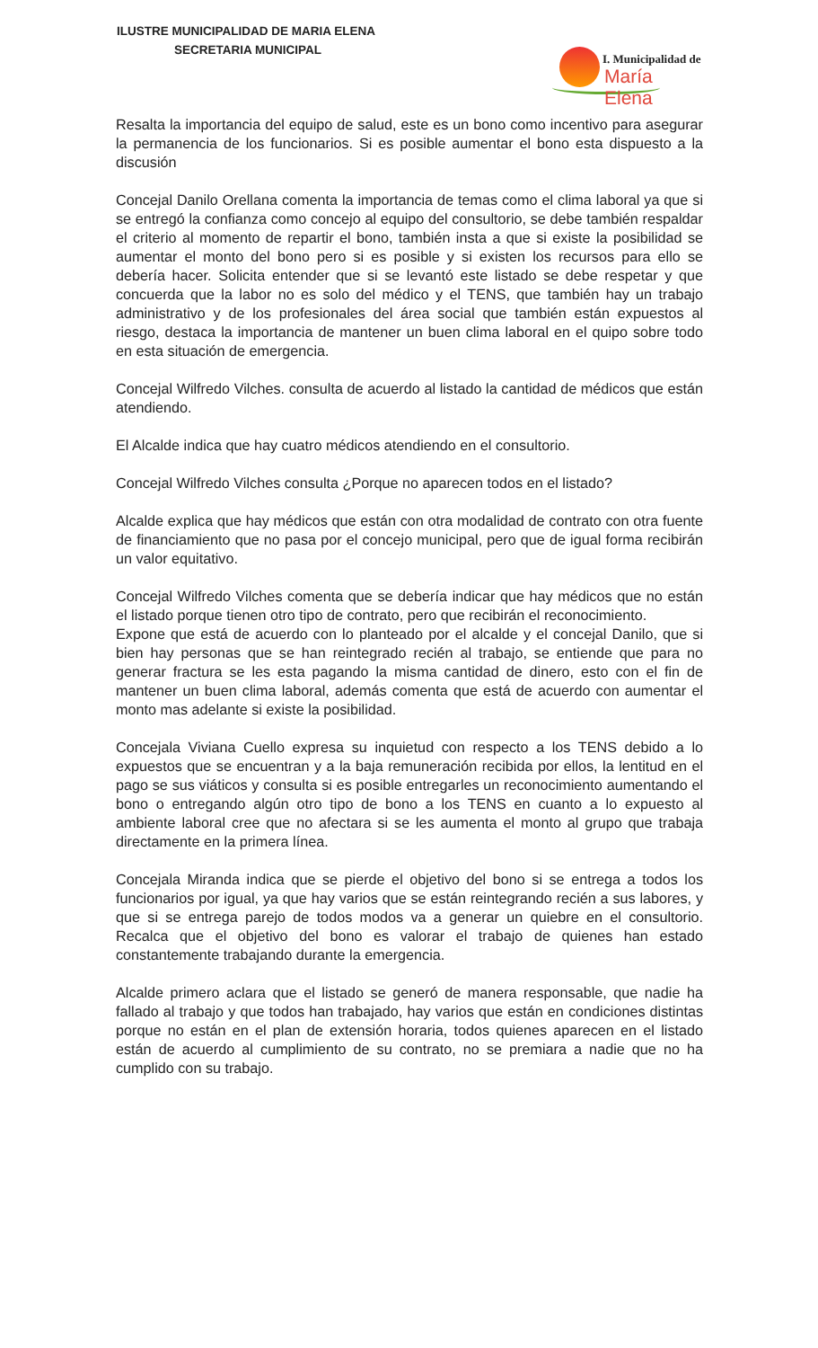ILUSTRE MUNICIPALIDAD DE MARIA ELENA
SECRETARIA MUNICIPAL
I. Municipalidad de
María Elena
Resalta la importancia del equipo de salud, este es un bono como incentivo para asegurar la permanencia de los funcionarios. Si es posible aumentar el bono esta dispuesto a la discusión
Concejal Danilo Orellana comenta la importancia de temas como el clima laboral ya que si se entregó la confianza como concejo al equipo del consultorio, se debe también respaldar el criterio al momento de repartir el bono, también insta a que si existe la posibilidad se aumentar el monto del bono pero si es posible y si existen los recursos para ello se debería hacer. Solicita entender que si se levantó este listado se debe respetar y que concuerda que la labor no es solo del médico y el TENS, que también hay un trabajo administrativo y de los profesionales del área social que también están expuestos al riesgo, destaca la importancia de mantener un buen clima laboral en el quipo sobre todo en esta situación de emergencia.
Concejal Wilfredo Vilches. consulta de acuerdo al listado la cantidad de médicos que están atendiendo.
El Alcalde indica que hay cuatro médicos atendiendo en el consultorio.
Concejal Wilfredo Vilches consulta ¿Porque no aparecen todos en el listado?
Alcalde explica que hay médicos que están con otra modalidad de contrato con otra fuente de financiamiento que no pasa por el concejo municipal, pero que de igual forma recibirán un valor equitativo.
Concejal Wilfredo Vilches comenta que se debería indicar que hay médicos que no están el listado porque tienen otro tipo de contrato, pero que recibirán el reconocimiento.
Expone que está de acuerdo con lo planteado por el alcalde y el concejal Danilo, que si bien hay personas que se han reintegrado recién al trabajo, se entiende que para no generar fractura se les esta pagando la misma cantidad de dinero, esto con el fin de mantener un buen clima laboral, además comenta que está de acuerdo con aumentar el monto mas adelante si existe la posibilidad.
Concejala Viviana Cuello expresa su inquietud con respecto a los TENS debido a lo expuestos que se encuentran y a la baja remuneración recibida por ellos, la lentitud en el pago se sus viáticos y consulta si es posible entregarles un reconocimiento aumentando el bono o entregando algún otro tipo de bono a los TENS en cuanto a lo expuesto al ambiente laboral cree que no afectara si se les aumenta el monto al grupo que trabaja directamente en la primera línea.
Concejala Miranda indica que se pierde el objetivo del bono si se entrega a todos los funcionarios por igual, ya que hay varios que se están reintegrando recién a sus labores, y que si se entrega parejo de todos modos va a generar un quiebre en el consultorio. Recalca que el objetivo del bono es valorar el trabajo de quienes han estado constantemente trabajando durante la emergencia.
Alcalde primero aclara que el listado se generó de manera responsable, que nadie ha fallado al trabajo y que todos han trabajado, hay varios que están en condiciones distintas porque no están en el plan de extensión horaria, todos quienes aparecen en el listado están de acuerdo al cumplimiento de su contrato, no se premiara a nadie que no ha cumplido con su trabajo.